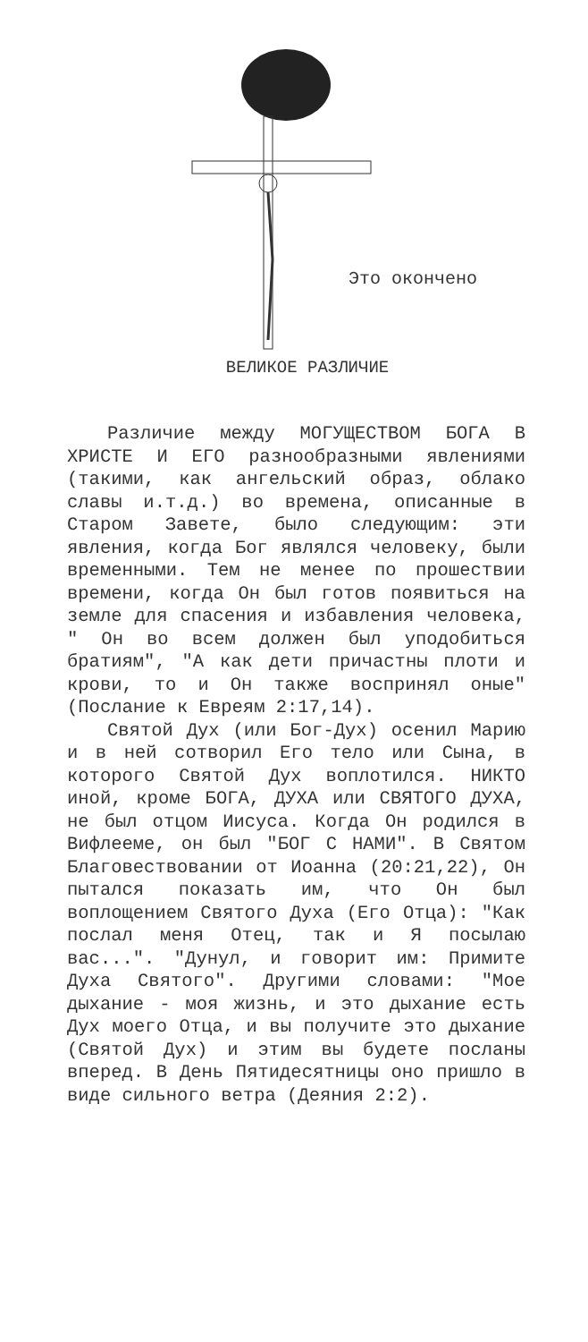Это окончено
ВЕЛИКОЕ РАЗЛИЧИЕ
Различие между МОГУЩЕСТВОМ БОГА В ХРИСТЕ И ЕГО разнообразными явлениями (такими, как ангельский образ, облако славы и.т.д.) во времена, описанные в Старом Завете, было следующим: эти явления, когда Бог являлся человеку, были временными. Тем не менее по прошествии времени, когда Он был готов появиться на земле для спасения и избавления человека, " Он во всем должен был уподобиться братиям", "А как дети причастны плоти и крови, то и Он также воспринял оные" (Послание к Евреям 2:17,14).
Святой Дух (или Бог-Дух) осенил Марию и в ней сотворил Его тело или Сына, в которого Святой Дух воплотился. НИКТО иной, кроме БОГА, ДУХА или СВЯТОГО ДУХА, не был отцом Иисуса. Когда Он родился в Вифлееме, он был "БОГ С НАМИ". В Святом Благовествовании от Иоанна (20:21,22), Он пытался показать им, что Он был воплощением Святого Духа (Его Отца): "Как послал меня Отец, так и Я посылаю вас...". "Дунул, и говорит им: Примите Духа Святого". Другими словами: "Мое дыхание - моя жизнь, и это дыхание есть Дух моего Отца, и вы получите это дыхание (Святой Дух) и этим вы будете посланы вперед. В День Пятидесятницы оно пришло в виде сильного ветра (Деяния 2:2).